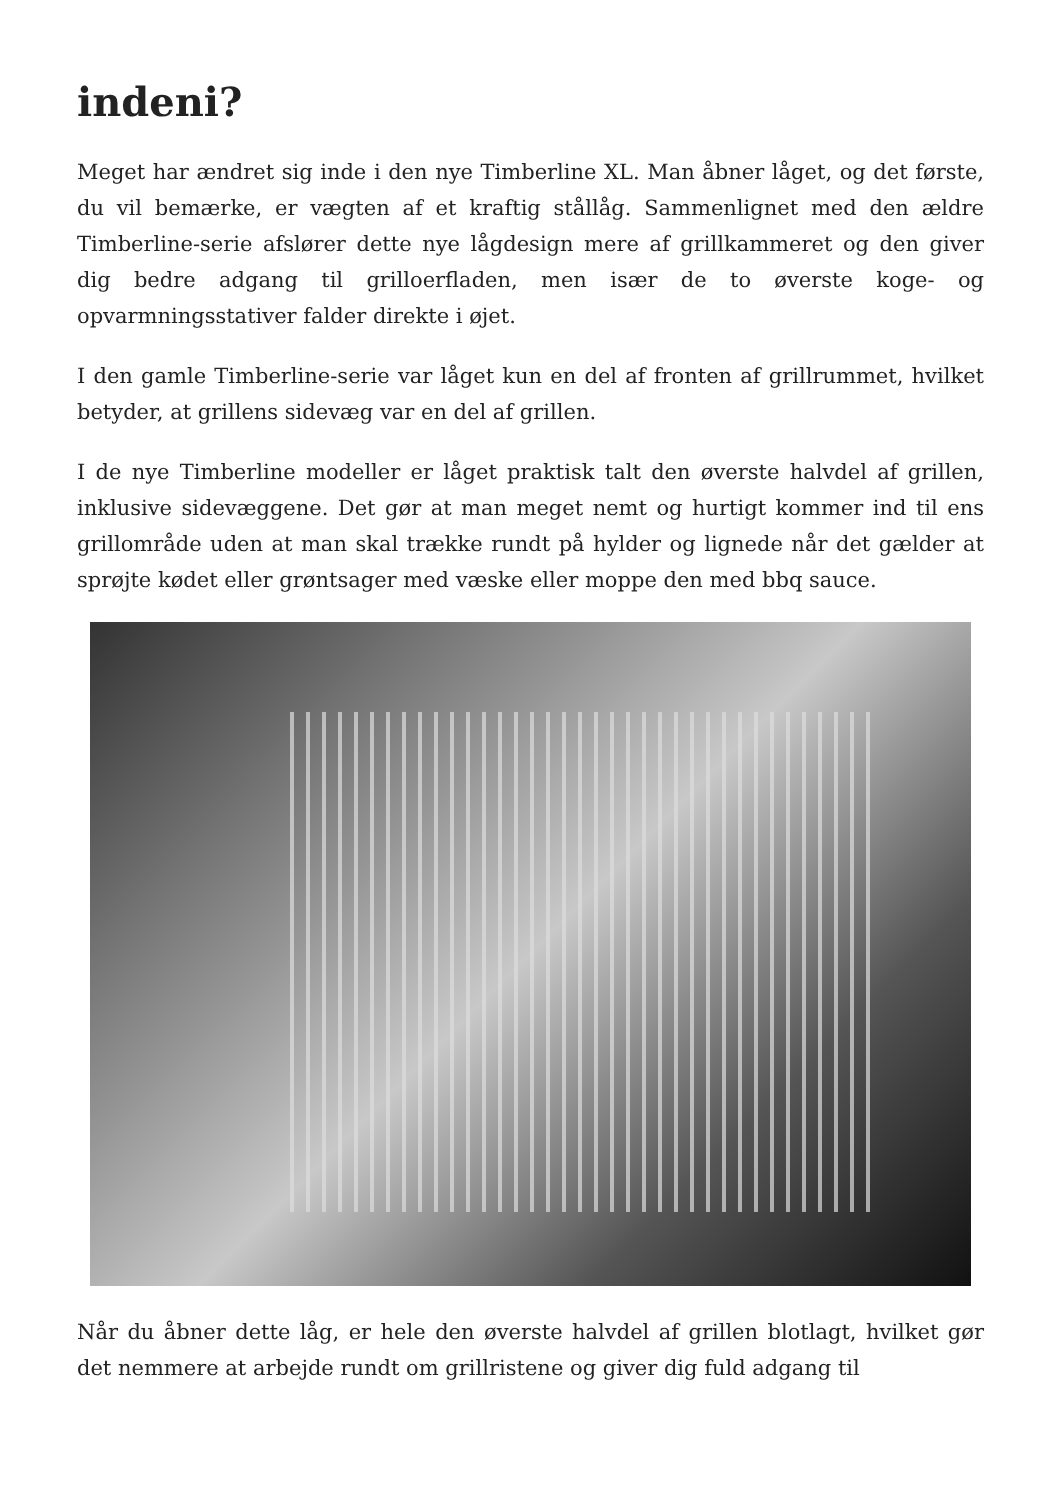indeni?
Meget har ændret sig inde i den nye Timberline XL. Man åbner låget, og det første, du vil bemærke, er vægten af et kraftig stållåg. Sammenlignet med den ældre Timberline-serie afslører dette nye lågdesign mere af grillkammeret og den giver dig bedre adgang til grilloerfladen, men især de to øverste koge- og opvarmningsstativer falder direkte i øjet.
I den gamle Timberline-serie var låget kun en del af fronten af grillrummet, hvilket betyder, at grillens sidevæg var en del af grillen.
I de nye Timberline modeller er låget praktisk talt den øverste halvdel af grillen, inklusive sidevæggene. Det gør at man meget nemt og hurtigt kommer ind til ens grillområde uden at man skal trække rundt på hylder og lignede når det gælder at sprøjte kødet eller grøntsager med væske eller moppe den med bbq sauce.
Når du åbner dette låg, er hele den øverste halvdel af grillen blotlagt, hvilket gør det nemmere at arbejde rundt om grillristene og giver dig fuld adgang til